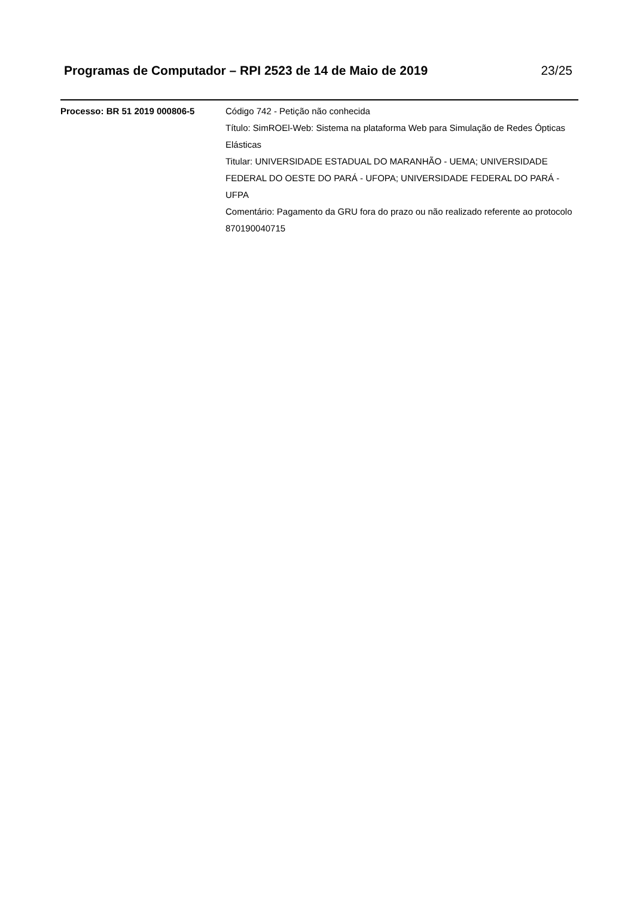Programas de Computador – RPI 2523 de 14 de Maio de 2019 23/25
Processo: BR 51 2019 000806-5 Código 742 - Petição não conhecida
Título: SimROEl-Web: Sistema na plataforma Web para Simulação de Redes Ópticas Elásticas
Titular: UNIVERSIDADE ESTADUAL DO MARANHÃO - UEMA; UNIVERSIDADE FEDERAL DO OESTE DO PARÁ - UFOPA; UNIVERSIDADE FEDERAL DO PARÁ - UFPA
Comentário: Pagamento da GRU fora do prazo ou não realizado referente ao protocolo 870190040715